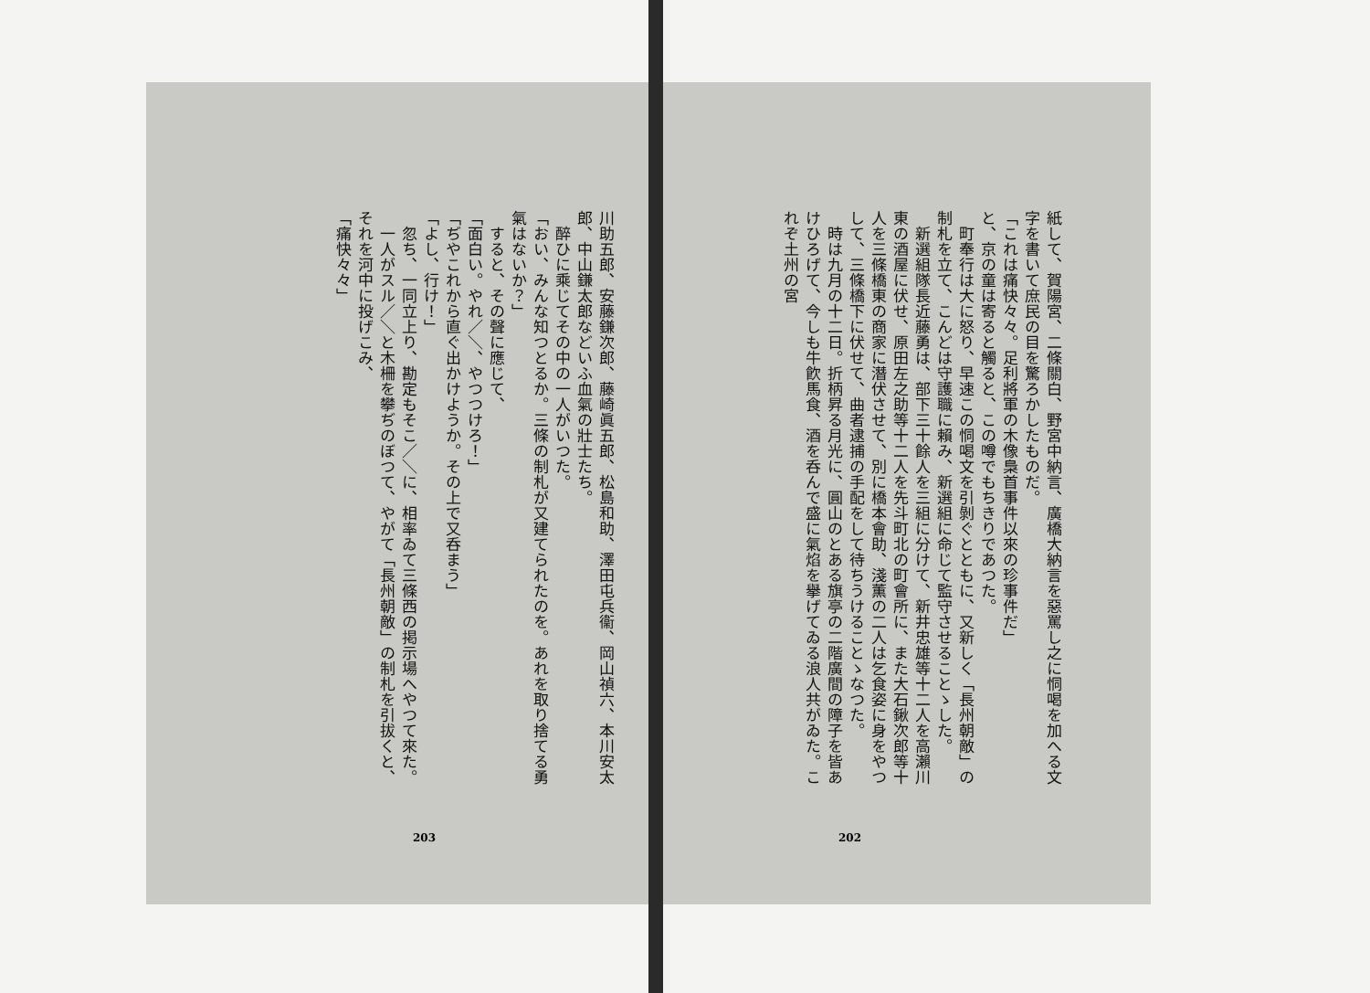紙して、賀陽宮、二條關白、野宮中納言、廣橋大納言を惡罵し之に恫喝を加へる文字を書いて庶民の目を驚ろかしたものだ。
「これは痛快々々。足利將軍の木像梟首事件以來の珍事件だ」
と、京の童は寄ると觸ると、この噂でもちきりであつた。
　町奉行は大に怒り、早速この恫喝文を引剝ぐとともに、又新しく「長州朝敵」の制札を立て、こんどは守護職に賴み、新選組に命じて監守させることゝした。
　新選組隊長近藤勇は、部下三十餘人を三組に分けて、新井忠雄等十二人を高瀨川東の酒屋に伏せ、原田左之助等十二人を先斗町北の町會所に、また大石鍬次郎等十人を三條橋東の商家に潛伏させて、別に橋本會助、淺薫の二人は乞食姿に身をやつして、三條橋下に伏せて、曲者逮捕の手配をして待ちうけることゝなつた。
　時は九月の十二日。折柄昇る月光に、圓山のとある旗亭の二階廣間の障子を皆あけひろげて、今しも牛飮馬食、酒を呑んで盛に氣焰を擧げてゐる浪人共がゐた。これぞ土州の宮
川助五郎、安藤鎌次郎、藤崎眞五郎、松島和助、澤田屯兵衞、岡山禎六、本川安太郎、中山鎌太郎などいふ血氣の壯士たち。
　醉ひに乘じてその中の一人がいつた。
「おい、みんな知つとるか。三條の制札が又建てられたのを。あれを取り捨てる勇氣はないか？」
　すると、その聲に應じて、
「面白い。やれ／＼、やつつけろ！」
「ぢやこれから直ぐ出かけようか。その上で又呑まう」
「よし、行け！」
　忽ち、一同立上り、勘定もそこ／＼に、相率ゐて三條西の掲示場へやつて來た。
　一人がスル／＼と木柵を攀ぢのぼつて、やがて「長州朝敵」の制札を引拔くと、それを河中に投げこみ、
「痛快々々」
202
203